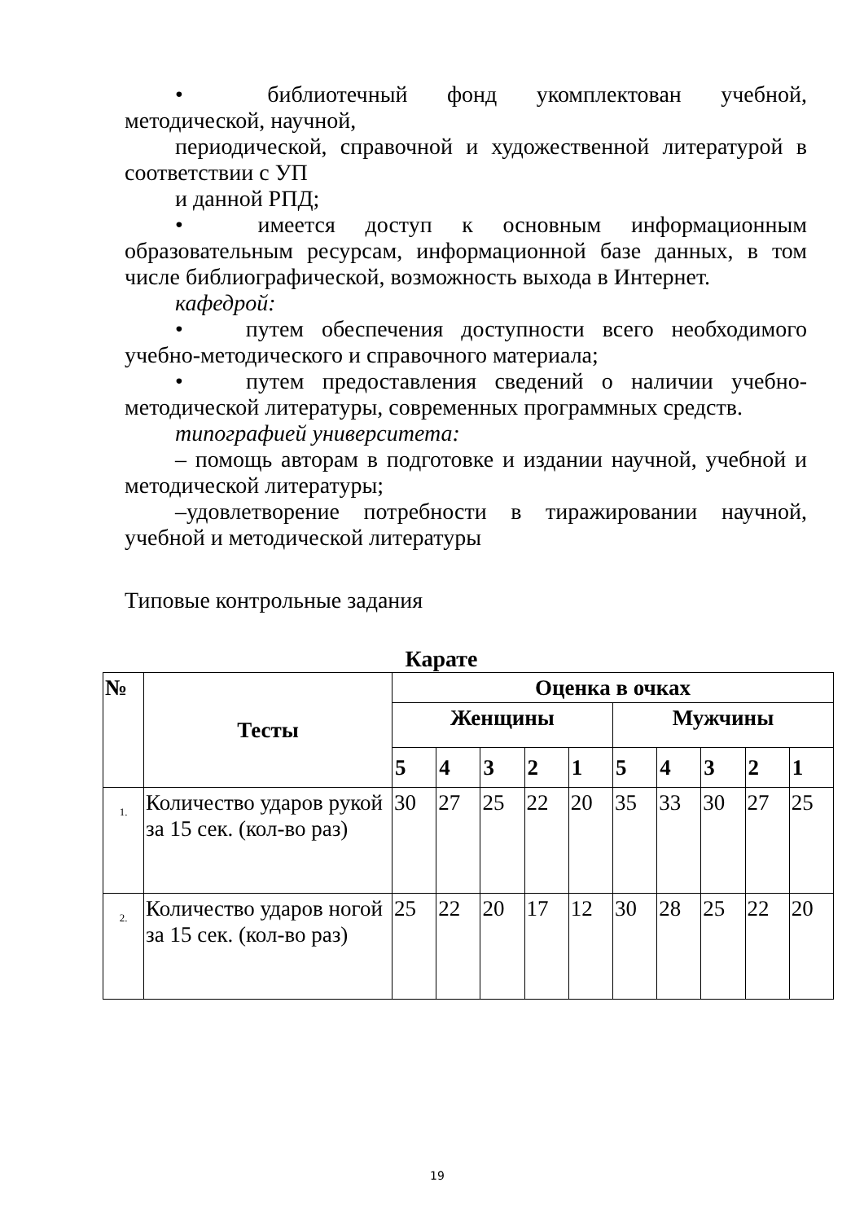• библиотечный фонд укомплектован учебной, методической, научной,
периодической, справочной и художественной литературой в соответствии с УП
и данной РПД;
• имеется доступ к основным информационным образовательным ресурсам, информационной базе данных, в том числе библиографической, возможность выхода в Интернет.
кафедрой:
• путем обеспечения доступности всего необходимого учебно-методического и справочного материала;
• путем предоставления сведений о наличии учебно-методической литературы, современных программных средств.
типографией университета:
– помощь авторам в подготовке и издании научной, учебной и методической литературы;
–удовлетворение потребности в тиражировании научной, учебной и методической литературы
Типовые контрольные задания
Карате
| № | Тесты | Оценка в очках | | | | | | | | | |
| --- | --- | --- | --- | --- | --- | --- | --- | --- | --- | --- | --- |
| | | Женщины | | | | | Мужчины | | | | |
| | | 5 | 4 | 3 | 2 | 1 | 5 | 4 | 3 | 2 | 1 |
| 1. | Количество ударов рукой за 15 сек. (кол-во раз) | 30 | 27 | 25 | 22 | 20 | 35 | 33 | 30 | 27 | 25 |
| 2. | Количество ударов ногой за 15 сек. (кол-во раз) | 25 | 22 | 20 | 17 | 12 | 30 | 28 | 25 | 22 | 20 |
19